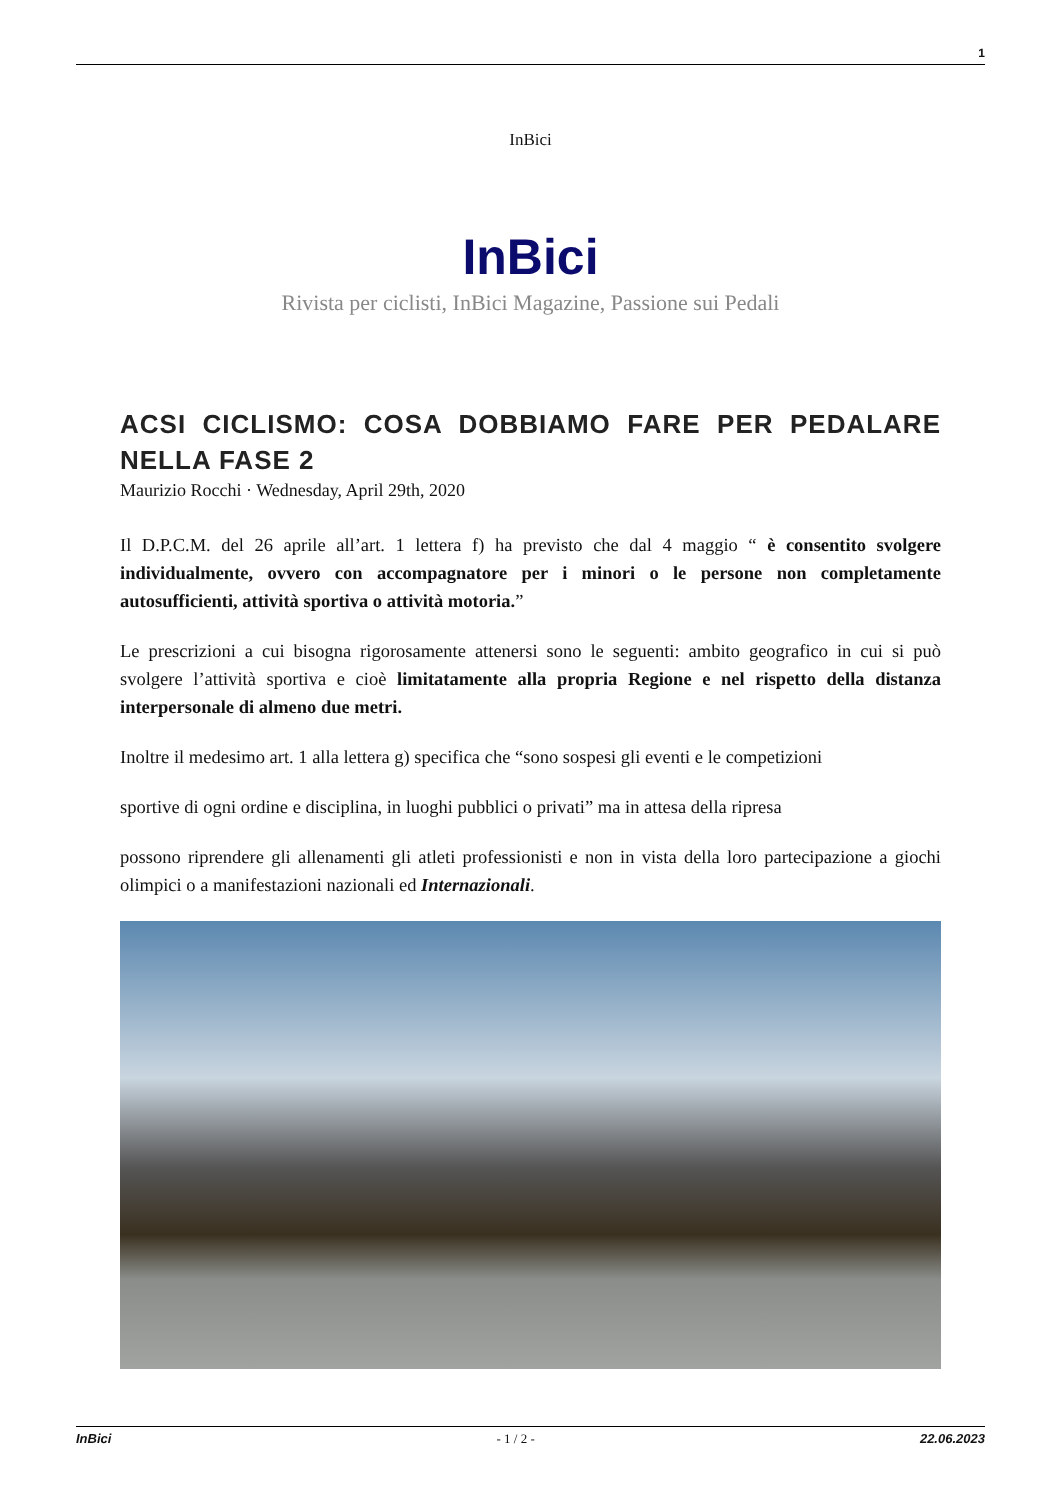1
InBici
InBici
Rivista per ciclisti, InBici Magazine, Passione sui Pedali
ACSI CICLISMO: COSA DOBBIAMO FARE PER PEDALARE NELLA FASE 2
Maurizio Rocchi · Wednesday, April 29th, 2020
Il D.P.C.M. del 26 aprile all’art. 1 lettera f) ha previsto che dal 4 maggio “ è consentito svolgere individualmente, ovvero con accompagnatore per i minori o le persone non completamente autosufficienti, attività sportiva o attività motoria.”
Le prescrizioni a cui bisogna rigorosamente attenersi sono le seguenti: ambito geografico in cui si può svolgere l’attività sportiva e cioè limitatamente alla propria Regione e nel rispetto della distanza interpersonale di almeno due metri.
Inoltre il medesimo art. 1 alla lettera g) specifica che “sono sospesi gli eventi e le competizioni
sportive di ogni ordine e disciplina, in luoghi pubblici o privati” ma in attesa della ripresa
possono riprendere gli allenamenti gli atleti professionisti e non in vista della loro partecipazione a giochi olimpici o a manifestazioni nazionali ed Internazionali.
InBici - 1 / 2 - 22.06.2023